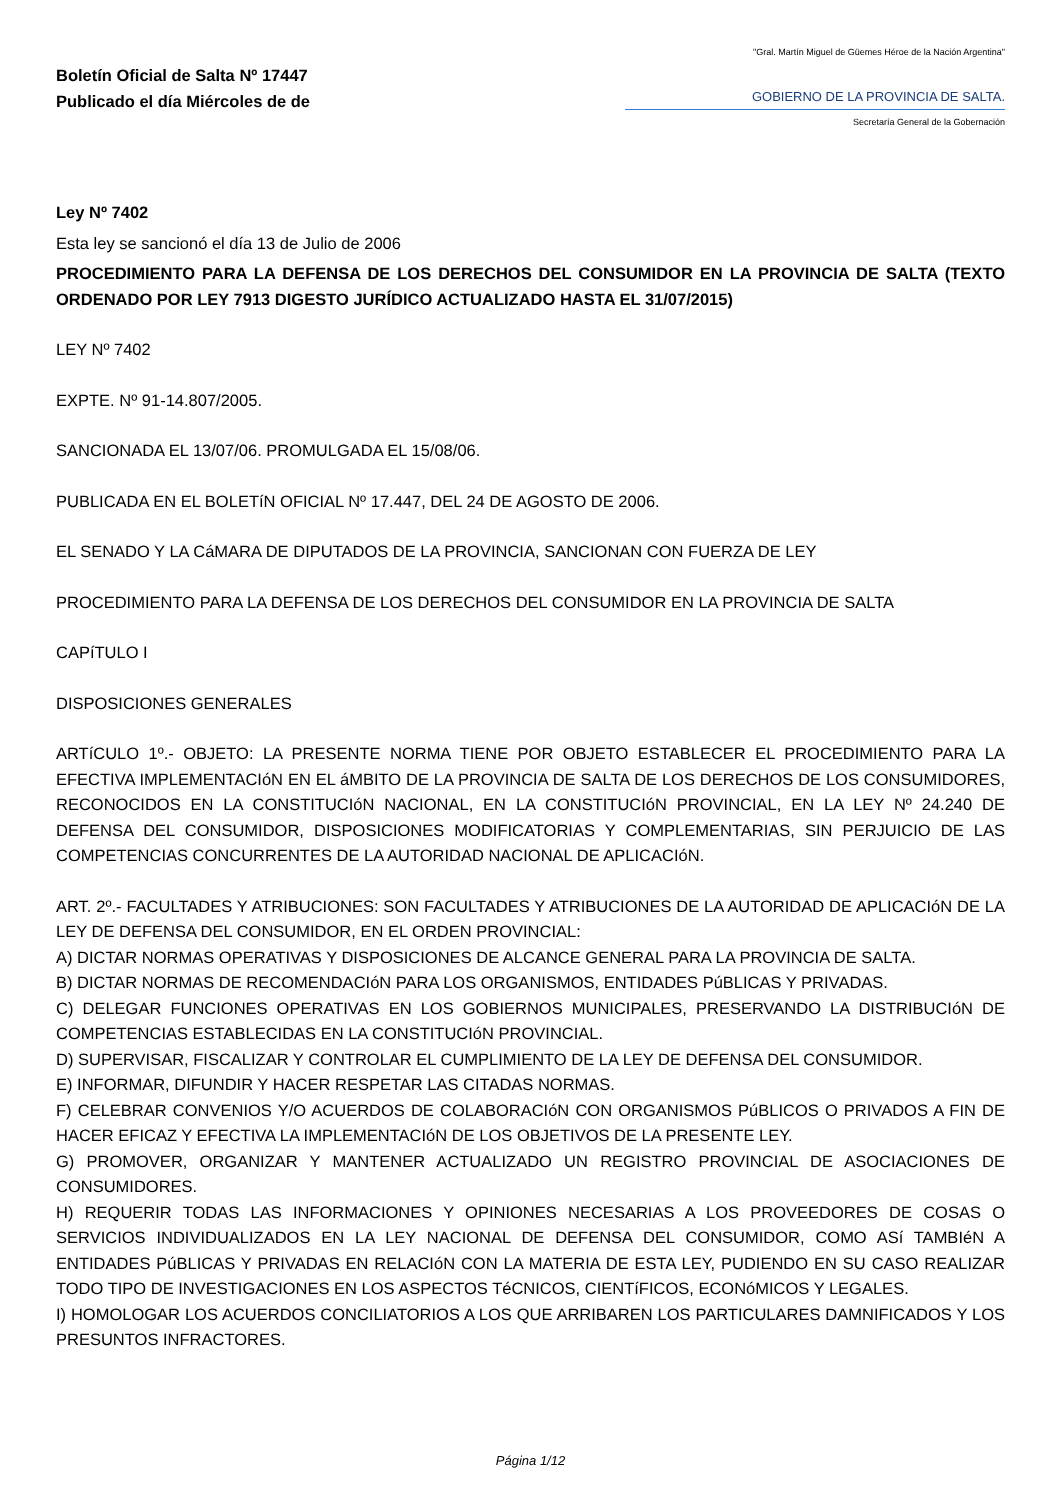Boletín Oficial de Salta Nº 17447
Publicado el día Miércoles de de
"Gral. Martín Miguel de Güemes Héroe de la Nación Argentina"
GOBIERNO DE LA PROVINCIA DE SALTA.
Secretaría General de la Gobernación
Ley Nº 7402
Esta ley se sancionó el día 13 de Julio de 2006
PROCEDIMIENTO PARA LA DEFENSA DE LOS DERECHOS DEL CONSUMIDOR EN LA PROVINCIA DE SALTA (TEXTO ORDENADO POR LEY 7913 DIGESTO JURÍDICO ACTUALIZADO HASTA EL 31/07/2015)
LEY Nº 7402
EXPTE. Nº 91-14.807/2005.
SANCIONADA EL 13/07/06. PROMULGADA EL 15/08/06.
PUBLICADA EN EL BOLETíN OFICIAL Nº 17.447, DEL 24 DE AGOSTO DE 2006.
EL SENADO Y LA CáMARA DE DIPUTADOS DE LA PROVINCIA, SANCIONAN CON FUERZA DE LEY
PROCEDIMIENTO PARA LA DEFENSA DE LOS DERECHOS DEL CONSUMIDOR EN LA PROVINCIA DE SALTA
CAPíTULO I
DISPOSICIONES GENERALES
ARTíCULO 1º.- OBJETO: LA PRESENTE NORMA TIENE POR OBJETO ESTABLECER EL PROCEDIMIENTO PARA LA EFECTIVA IMPLEMENTACIóN EN EL áMBITO DE LA PROVINCIA DE SALTA DE LOS DERECHOS DE LOS CONSUMIDORES, RECONOCIDOS EN LA CONSTITUCIóN NACIONAL, EN LA CONSTITUCIóN PROVINCIAL, EN LA LEY Nº 24.240 DE DEFENSA DEL CONSUMIDOR, DISPOSICIONES MODIFICATORIAS Y COMPLEMENTARIAS, SIN PERJUICIO DE LAS COMPETENCIAS CONCURRENTES DE LA AUTORIDAD NACIONAL DE APLICACIóN.
ART. 2º.- FACULTADES Y ATRIBUCIONES: SON FACULTADES Y ATRIBUCIONES DE LA AUTORIDAD DE APLICACIóN DE LA LEY DE DEFENSA DEL CONSUMIDOR, EN EL ORDEN PROVINCIAL:
A) DICTAR NORMAS OPERATIVAS Y DISPOSICIONES DE ALCANCE GENERAL PARA LA PROVINCIA DE SALTA.
B) DICTAR NORMAS DE RECOMENDACIóN PARA LOS ORGANISMOS, ENTIDADES PúBLICAS Y PRIVADAS.
C) DELEGAR FUNCIONES OPERATIVAS EN LOS GOBIERNOS MUNICIPALES, PRESERVANDO LA DISTRIBUCIóN DE COMPETENCIAS ESTABLECIDAS EN LA CONSTITUCIóN PROVINCIAL.
D) SUPERVISAR, FISCALIZAR Y CONTROLAR EL CUMPLIMIENTO DE LA LEY DE DEFENSA DEL CONSUMIDOR.
E) INFORMAR, DIFUNDIR Y HACER RESPETAR LAS CITADAS NORMAS.
F) CELEBRAR CONVENIOS Y/O ACUERDOS DE COLABORACIóN CON ORGANISMOS PúBLICOS O PRIVADOS A FIN DE HACER EFICAZ Y EFECTIVA LA IMPLEMENTACIóN DE LOS OBJETIVOS DE LA PRESENTE LEY.
G) PROMOVER, ORGANIZAR Y MANTENER ACTUALIZADO UN REGISTRO PROVINCIAL DE ASOCIACIONES DE CONSUMIDORES.
H) REQUERIR TODAS LAS INFORMACIONES Y OPINIONES NECESARIAS A LOS PROVEEDORES DE COSAS O SERVICIOS INDIVIDUALIZADOS EN LA LEY NACIONAL DE DEFENSA DEL CONSUMIDOR, COMO ASí TAMBIéN A ENTIDADES PúBLICAS Y PRIVADAS EN RELACIóN CON LA MATERIA DE ESTA LEY, PUDIENDO EN SU CASO REALIZAR TODO TIPO DE INVESTIGACIONES EN LOS ASPECTOS TéCNICOS, CIENTíFICOS, ECONóMICOS Y LEGALES.
I) HOMOLOGAR LOS ACUERDOS CONCILIATORIOS A LOS QUE ARRIBAREN LOS PARTICULARES DAMNIFICADOS Y LOS PRESUNTOS INFRACTORES.
Página 1/12